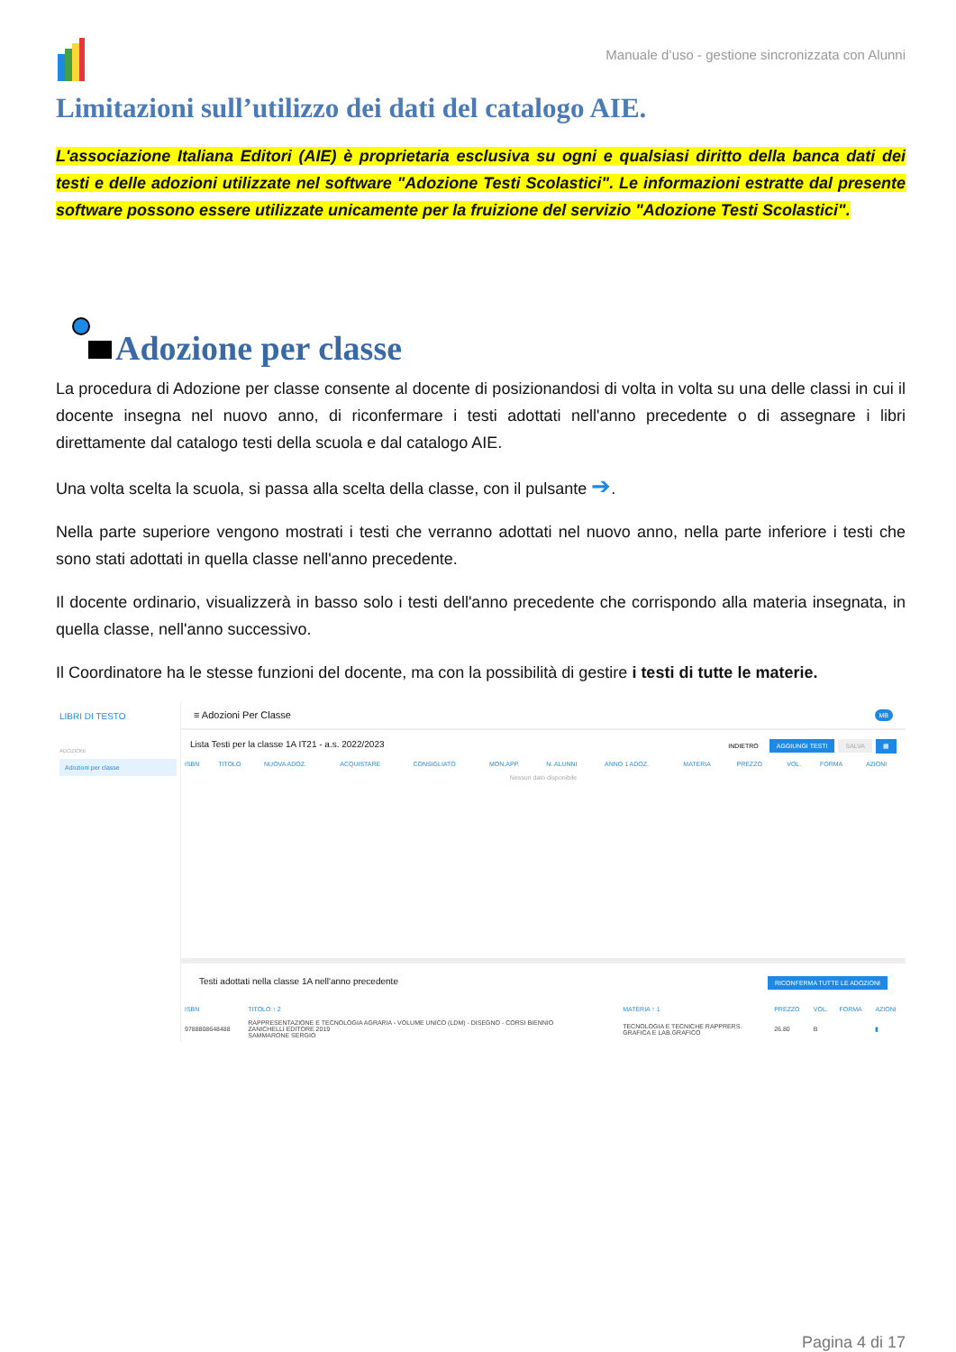Manuale d’uso - gestione sincronizzata con Alunni
Limitazioni sull’utilizzo dei dati del catalogo AIE.
L'associazione Italiana Editori (AIE) è proprietaria esclusiva su ogni e qualsiasi diritto della banca dati dei testi e delle adozioni utilizzate nel software "Adozione Testi Scolastici". Le informazioni estratte dal presente software possono essere utilizzate unicamente per la fruizione del servizio "Adozione Testi Scolastici".
Adozione per classe
La procedura di Adozione per classe consente al docente di posizionandosi di volta in volta su una delle classi in cui il docente insegna nel nuovo anno, di riconfermare i testi adottati nell'anno precedente o di assegnare i libri direttamente dal catalogo testi della scuola e dal catalogo AIE.
Una volta scelta la scuola, si passa alla scelta della classe, con il pulsante ➔.
Nella parte superiore vengono mostrati i testi che verranno adottati nel nuovo anno, nella parte inferiore i testi che sono stati adottati in quella classe nell'anno precedente.
Il docente ordinario, visualizzerà in basso solo i testi dell'anno precedente che corrispondo alla materia insegnata, in quella classe, nell'anno successivo.
Il Coordinatore ha le stesse funzioni del docente, ma con la possibilità di gestire i testi di tutte le materie.
LIBRI DI TESTO
ADOZIONI
Adozioni per classe
≡ Adozioni Per Classe MB
Lista Testi per la classe 1A IT21 - a.s. 2022/2023 INDIETRO AGGIUNGI TESTI SALVA ▦
| ISBN | TITOLO | NUOVA ADOZ. | ACQUISTARE | CONSIGLIATO | MON.APP. | N. ALUNNI | ANNO 1 ADOZ. | MATERIA | PREZZO | VOL. | FORMA | AZIONI |
| --- | --- | --- | --- | --- | --- | --- | --- | --- | --- | --- | --- | --- |
| Nessun dato disponibile | | | | | | | | | | | | |
Testi adottati nella classe 1A nell'anno precedente RICONFERMA TUTTE LE ADOZIONI
| ISBN | TITOLO ↑ 2 | MATERIA ↑ 1 | PREZZO | VOL. | FORMA | AZIONI |
| --- | --- | --- | --- | --- | --- | --- |
| 9788808648488 | RAPPRESENTAZIONE E TECNOLOGIA AGRARIA - VOLUME UNICO (LDM) - DISEGNO - CORSI BIENNIO ZANICHELLI EDITORE 2019 SAMMARONE SERGIO | TECNOLOGIA E TECNICHE RAPPRERS. GRAFICA E LAB.GRAFICO | 26.80 | B | | ▮ |
Pagina 4 di 17